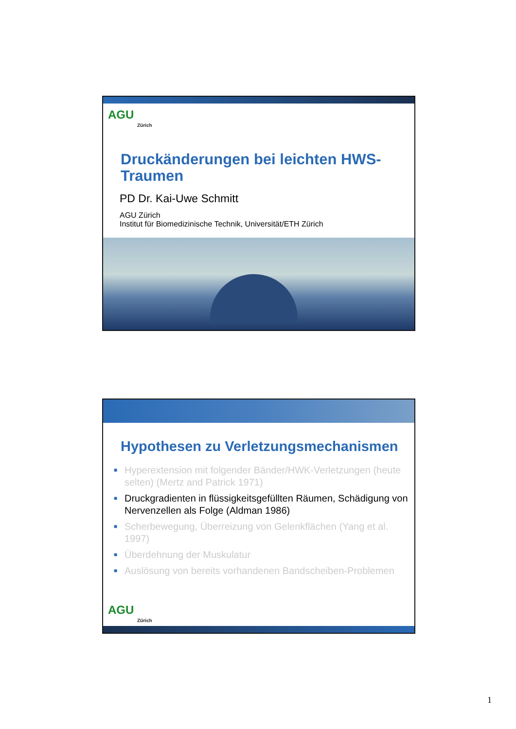AGU
Zürich
Druckänderungen bei leichten HWS-Traumen
PD Dr. Kai-Uwe Schmitt
AGU Zürich
Institut für Biomedizinische Technik, Universität/ETH Zürich
Hypothesen zu Verletzungsmechanismen
■ Hyperextension mit folgender Bänder/HWK-Verletzungen (heute selten) (Mertz and Patrick 1971)
■ Druckgradienten in flüssigkeitsgefüllten Räumen, Schädigung von Nervenzellen als Folge (Aldman 1986)
■ Scherbewegung, Überreizung von Gelenkflächen (Yang et al. 1997)
■ Überdehnung der Muskulatur
■ Auslösung von bereits vorhandenen Bandscheiben-Problemen
AGU
Zürich
1